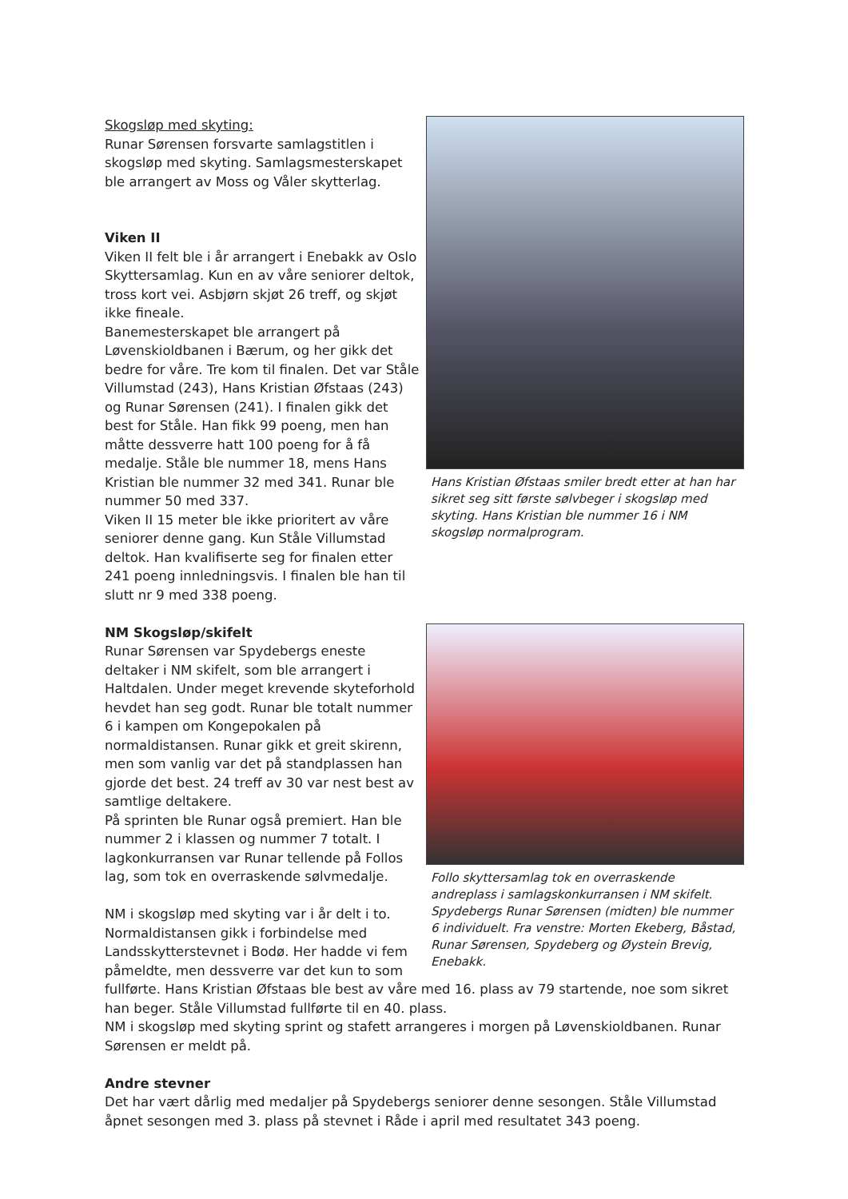Skogsløp med skyting:
Runar Sørensen forsvarte samlagstitlen i skogsløp med skyting. Samlagsmesterskapet ble arrangert av Moss og Våler skytterlag.
Viken II
Viken II felt ble i år arrangert i Enebakk av Oslo Skyttersamlag. Kun en av våre seniorer deltok, tross kort vei. Asbjørn skjøt 26 treff, og skjøt ikke fineale.
Banemesterskapet ble arrangert på Løvenskioldbanen i Bærum, og her gikk det bedre for våre. Tre kom til finalen. Det var Ståle Villumstad (243), Hans Kristian Øfstaas (243) og Runar Sørensen (241). I finalen gikk det best for Ståle. Han fikk 99 poeng, men han måtte dessverre hatt 100 poeng for å få medalje. Ståle ble nummer 18, mens Hans Kristian ble nummer 32 med 341. Runar ble nummer 50 med 337.
Viken II 15 meter ble ikke prioritert av våre seniorer denne gang. Kun Ståle Villumstad deltok. Han kvalifiserte seg for finalen etter 241 poeng innledningsvis. I finalen ble han til slutt nr 9 med 338 poeng.
Hans Kristian Øfstaas smiler bredt etter at han har sikret seg sitt første sølvbeger i skogsløp med skyting. Hans Kristian ble nummer 16 i NM skogsløp normalprogram.
NM Skogsløp/skifelt
Runar Sørensen var Spydebergs eneste deltaker i NM skifelt, som ble arrangert i Haltdalen. Under meget krevende skyteforhold hevdet han seg godt. Runar ble totalt nummer 6 i kampen om Kongepokalen på normaldistansen. Runar gikk et greit skirenn, men som vanlig var det på standplassen han gjorde det best. 24 treff av 30 var nest best av samtlige deltakere.
På sprinten ble Runar også premiert. Han ble nummer 2 i klassen og nummer 7 totalt. I lagkonkurransen var Runar tellende på Follos lag, som tok en overraskende sølvmedalje.
NM i skogsløp med skyting var i år delt i to. Normaldistansen gikk i forbindelse med Landsskytterstevnet i Bodø. Her hadde vi fem påmeldte, men dessverre var det kun to som
Follo skyttersamlag tok en overraskende andreplass i samlagskonkurransen i NM skifelt. Spydebergs Runar Sørensen (midten) ble nummer 6 individuelt. Fra venstre: Morten Ekeberg, Båstad, Runar Sørensen, Spydeberg og Øystein Brevig, Enebakk.
fullførte. Hans Kristian Øfstaas ble best av våre med 16. plass av 79 startende, noe som sikret han beger. Ståle Villumstad fullførte til en 40. plass.
NM i skogsløp med skyting sprint og stafett arrangeres i morgen på Løvenskioldbanen. Runar Sørensen er meldt på.
Andre stevner
Det har vært dårlig med medaljer på Spydebergs seniorer denne sesongen. Ståle Villumstad åpnet sesongen med 3. plass på stevnet i Råde i april med resultatet 343 poeng.